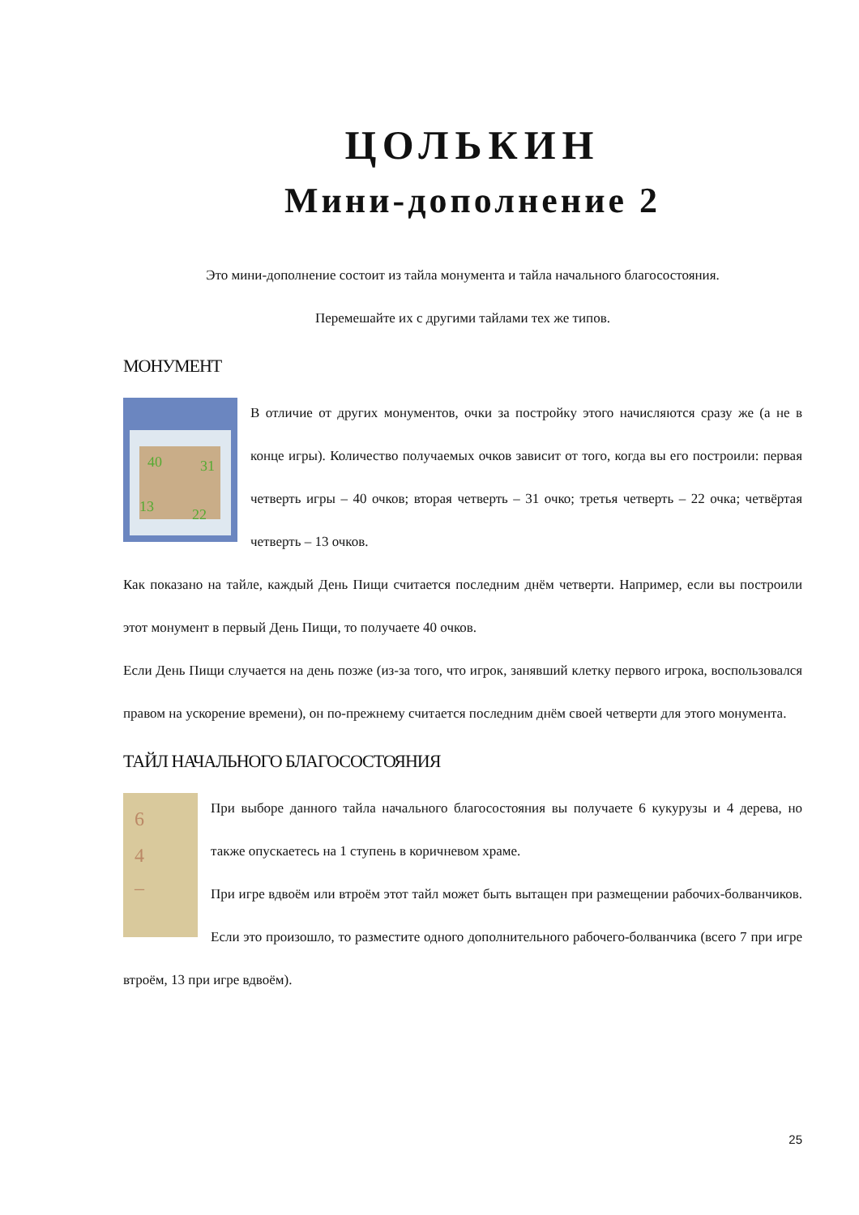ЦОЛЬКИН
Мини-дополнение 2
Это мини-дополнение состоит из тайла монумента и тайла начального благосостояния.
Перемешайте их с другими тайлами тех же типов.
МОНУМЕНТ
40
31
13
22
В отличие от других монументов, очки за постройку этого начисляются сразу же (а не в конце игры). Количество получаемых очков зависит от того, когда вы его построили: первая четверть игры – 40 очков; вторая четверть – 31 очко; третья четверть – 22 очка; четвёртая четверть – 13 очков.
Как показано на тайле, каждый День Пищи считается последним днём четверти. Например, если вы построили этот монумент в первый День Пищи, то получаете 40 очков.
Если День Пищи случается на день позже (из-за того, что игрок, занявший клетку первого игрока, воспользовался правом на ускорение времени), он по-прежнему считается последним днём своей четверти для этого монумента.
ТАЙЛ НАЧАЛЬНОГО БЛАГОСОСТОЯНИЯ
6
4
–
При выборе данного тайла начального благосостояния вы получаете 6 кукурузы и 4 дерева, но также опускаетесь на 1 ступень в коричневом храме.
При игре вдвоём или втроём этот тайл может быть вытащен при размещении рабочих-болванчиков. Если это произошло, то разместите одного дополнительного рабочего-болванчика (всего 7 при игре втроём, 13 при игре вдвоём).
25